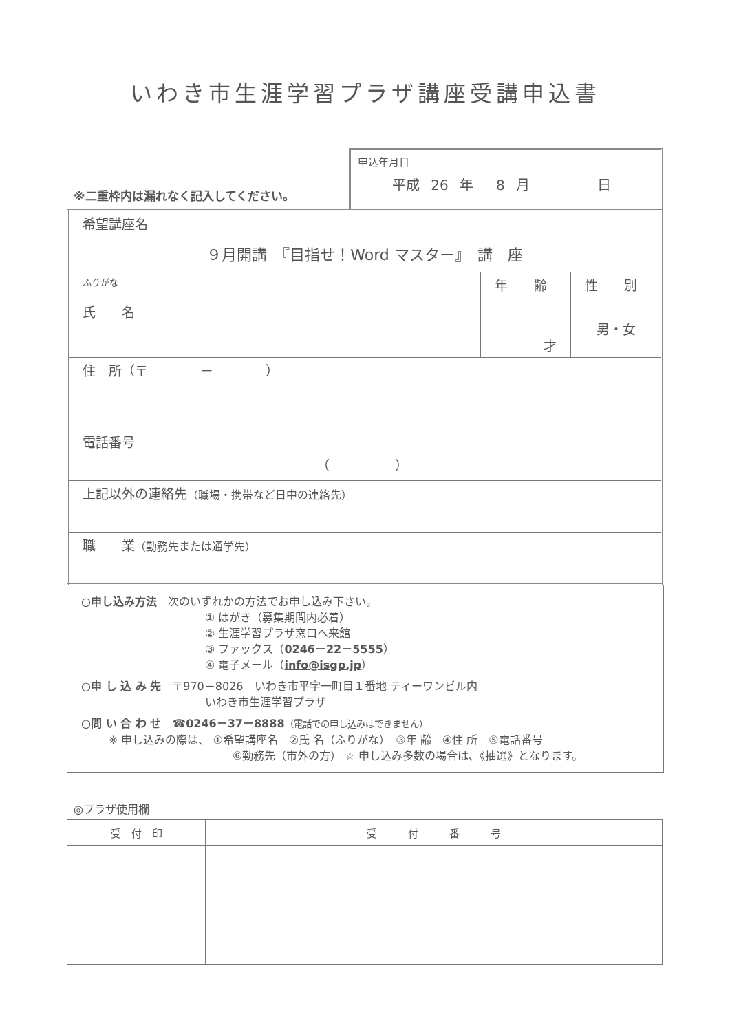いわき市生涯学習プラザ講座受講申込書
※二重枠内は漏れなく記入してください。
申込年月日
平成 26 年 8 月 日
| 希望講座名 ９月開講 『目指せ！Word マスター』 講 座 | | |
| ふりがな | 年 齢 | 性 別 |
| 氏 名 | 才 | 男・女 |
| 住 所（〒 － ） | | |
| 電話番号 （ ） | | |
| 上記以外の連絡先 （職場・携帯など日中の連絡先） | | |
| 職 業 （勤務先または通学先） | | |
○申し込み方法　次のいずれかの方法でお申し込み下さい。
① はがき（募集期間内必着）
② 生涯学習プラザ窓口へ来館
③ ファックス（0246－22－5555）
④ 電子メール（info@isgp.jp）
○申 し 込 み 先　〒970－8026　いわき市平字一町目１番地 ティーワンビル内
いわき市生涯学習プラザ
○問 い 合 わ せ　☎0246－37－8888（電話での申し込みはできません）
※ 申し込みの際は、 ①希望講座名　②氏 名（ふりがな）　③年 齢　④住 所　⑤電話番号
⑥勤務先（市外の方） ☆ 申し込み多数の場合は、《抽選》となります。
◎プラザ使用欄
| 受 付 印 | 受 付 番 号 |
| --- | --- |